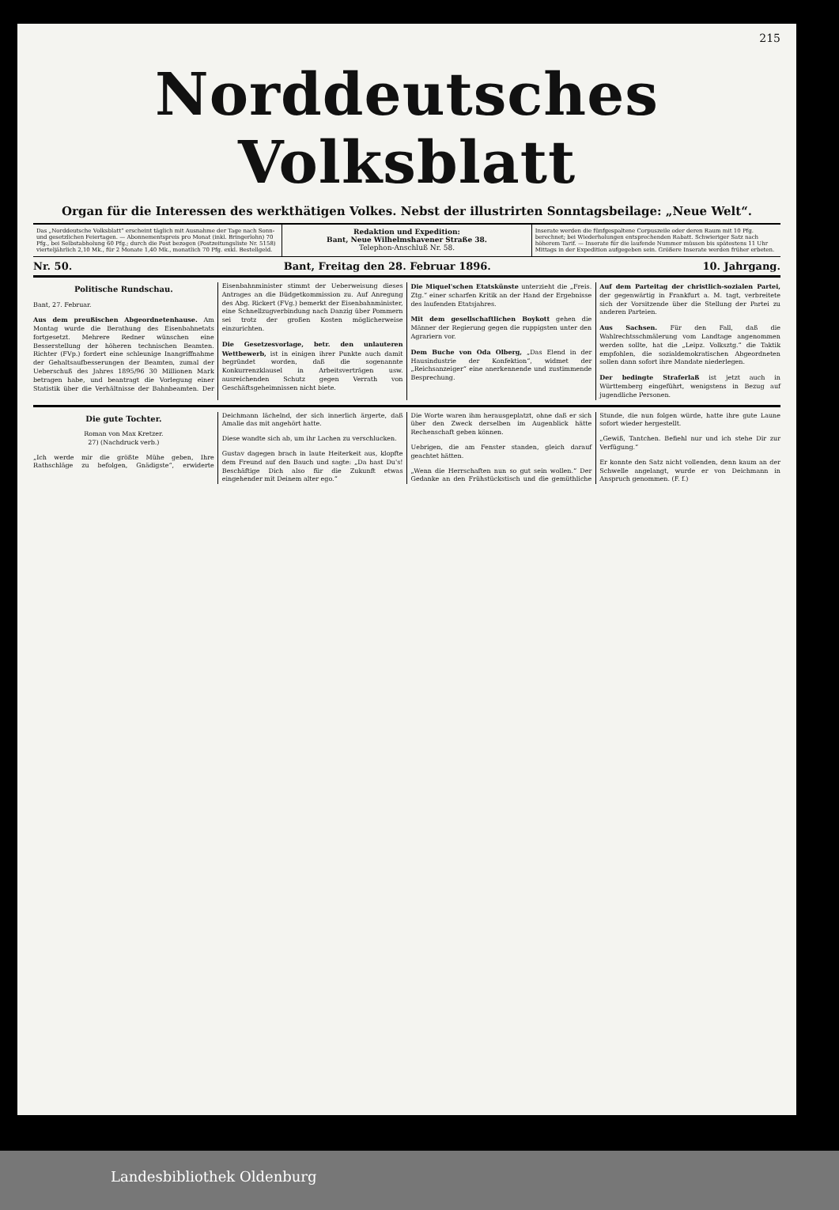215
Norddeutsches Volksblatt
Organ für die Interessen des werkthätigen Volkes. Nebst der illustrirten Sonntagsbeilage: „Neue Welt“.
Das „Norddeutsche Volksblatt“ erscheint täglich mit Ausnahme der Tage nach Sonn- und gesetzlichen Feiertagen. — Abonnementspreis pro Monat (inkl. Bringerlohn) 70 Pfg., bei Selbstabholung 60 Pfg.; durch die Post bezogen (Postzeitungsliste Nr. 5158) vierteljährlich 2,10 Mk., für 2 Monate 1,40 Mk., monatlich 70 Pfg. exkl. Bestellgeld.
Redaktion und Expedition:
Bant, Neue Wilhelmshavener Straße 38.
Telephon-Anschluß Nr. 58.
Inserate werden die fünfgespaltene Corpuszeile oder deren Raum mit 10 Pfg. berechnet; bei Wiederholungen entsprechenden Rabatt. Schwieriger Satz nach höherem Tarif. — Inserate für die laufende Nummer müssen bis spätestens 11 Uhr Mittags in der Expedition aufgegeben sein. Größere Inserate werden früher erbeten.
Nr. 50. Bant, Freitag den 28. Februar 1896. 10. Jahrgang.
Politische Rundschau.
Bant, 27. Februar.
Aus dem preußischen Abgeordnetenhause. Am Montag wurde die Berathung des Eisenbahnetats fortgesetzt. Mehrere Redner wünschen eine Besserstellung der höheren technischen Beamten. Richter (FVp.) fordert eine schleunige Inangriffnahme der Gehaltsaufbesserungen der Beamten, zumal der Ueberschuß des Jahres 1895/96 30 Millionen Mark betragen habe, und beantragt die Vorlegung einer Statistik über die Verhältnisse der Bahnbeamten. Der Eisenbahnminister stimmt der Ueberweisung dieses Antrages an die Büdgetkommission zu. Auf Anregung des Abg. Rickert (FVg.) bemerkt der Eisenbahnminister, eine Schnellzugverbindung nach Danzig über Pommern sei trotz der großen Kosten möglicherweise einzurichten.
Die Gesetzesvorlage, betr. den unlauteren Wettbewerb, ist in einigen ihrer Punkte auch damit begründet worden, daß die sogenannte Konkurrenzklausel in Arbeitsverträgen usw. ausreichenden Schutz gegen Verrath von Geschäftsgeheimnissen nicht biete.
Die Miquel'schen Etatskünste unterzieht die „Freis. Ztg.“ einer scharfen Kritik an der Hand der Ergebnisse des laufenden Etatsjahres.
Mit dem gesellschaftlichen Boykott gehen die Männer der Regierung gegen die ruppigsten unter den Agrariern vor.
Dem Buche von Oda Olberg, „Das Elend in der Hausindustrie der Konfektion“, widmet der „Reichsanzeiger“ eine anerkennende und zustimmende Besprechung.
Auf dem Parteitag der christlich-sozialen Partei, der gegenwärtig in Frankfurt a. M. tagt, verbreitete sich der Vorsitzende über die Stellung der Partei zu anderen Parteien.
Aus Sachsen. Für den Fall, daß die Wahlrechtsschmälerung vom Landtage angenommen werden sollte, hat die „Leipz. Volksztg.“ die Taktik empfohlen, die sozialdemokratischen Abgeordneten sollen dann sofort ihre Mandate niederlegen.
Der bedingte Straferlaß ist jetzt auch in Württemberg eingeführt, wenigstens in Bezug auf jugendliche Personen.
Die gute Tochter.
Roman von Max Kretzer.
27) (Nachdruck verb.)
„Ich werde mir die größte Mühe geben, Ihre Rathschläge zu befolgen, Gnädigste“, erwiderte Deichmann lächelnd, der sich innerlich ärgerte, daß Amalie das mit angehört hatte.
Diese wandte sich ab, um ihr Lachen zu verschlucken.
Gustav dagegen brach in laute Heiterkeit aus, klopfte dem Freund auf den Bauch und sagte: „Da hast Du's! Beschäftige Dich also für die Zukunft etwas eingehender mit Deinem alter ego.“
Die Worte waren ihm herausgeplatzt, ohne daß er sich über den Zweck derselben im Augenblick hätte Rechenschaft geben können.
Uebrigen, die am Fenster standen, gleich darauf geachtet hätten.
„Wenn die Herrschaften nun so gut sein wollen.“ Der Gedanke an den Frühstückstisch und die gemüthliche Stunde, die nun folgen würde, hatte ihre gute Laune sofort wieder hergestellt.
„Gewiß, Tantchen. Befiehl nur und ich stehe Dir zur Verfügung.“
Er konnte den Satz nicht vollenden, denn kaum an der Schwelle angelangt, wurde er von Deichmann in Anspruch genommen. (F. f.)
Landesbibliothek Oldenburg